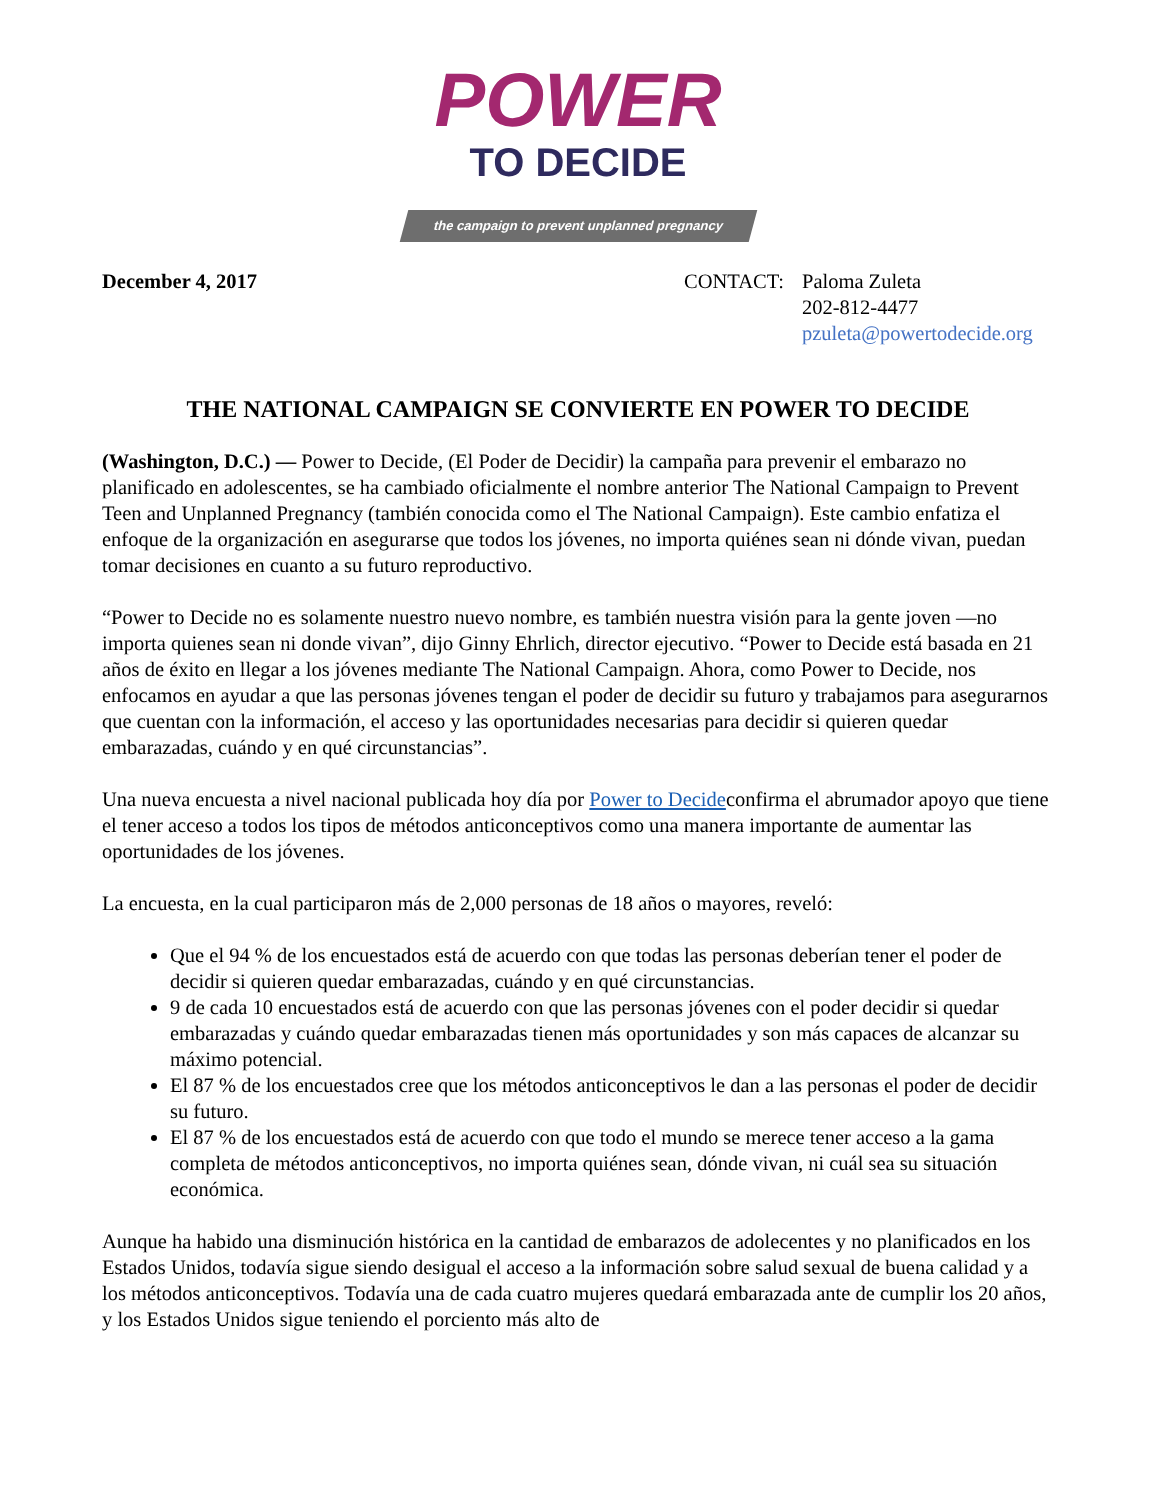POWER
TO DECIDE
the campaign to prevent unplanned pregnancy
December 4, 2017 CONTACT: Paloma Zuleta
202-812-4477
pzuleta@powertodecide.org
THE NATIONAL CAMPAIGN SE CONVIERTE EN POWER TO DECIDE
(Washington, D.C.) — Power to Decide, (El Poder de Decidir) la campaña para prevenir el embarazo no planificado en adolescentes, se ha cambiado oficialmente el nombre anterior The National Campaign to Prevent Teen and Unplanned Pregnancy (también conocida como el The National Campaign). Este cambio enfatiza el enfoque de la organización en asegurarse que todos los jóvenes, no importa quiénes sean ni dónde vivan, puedan tomar decisiones en cuanto a su futuro reproductivo.
“Power to Decide no es solamente nuestro nuevo nombre, es también nuestra visión para la gente joven —no importa quienes sean ni donde vivan”, dijo Ginny Ehrlich, director ejecutivo. “Power to Decide está basada en 21 años de éxito en llegar a los jóvenes mediante The National Campaign. Ahora, como Power to Decide, nos enfocamos en ayudar a que las personas jóvenes tengan el poder de decidir su futuro y trabajamos para asegurarnos que cuentan con la información, el acceso y las oportunidades necesarias para decidir si quieren quedar embarazadas, cuándo y en qué circunstancias”.
Una nueva encuesta a nivel nacional publicada hoy día por Power to Decideconfirma el abrumador apoyo que tiene el tener acceso a todos los tipos de métodos anticonceptivos como una manera importante de aumentar las oportunidades de los jóvenes.
La encuesta, en la cual participaron más de 2,000 personas de 18 años o mayores, reveló:
Que el 94 % de los encuestados está de acuerdo con que todas las personas deberían tener el poder de decidir si quieren quedar embarazadas, cuándo y en qué circunstancias.
9 de cada 10 encuestados está de acuerdo con que las personas jóvenes con el poder decidir si quedar embarazadas y cuándo quedar embarazadas tienen más oportunidades y son más capaces de alcanzar su máximo potencial.
El 87 % de los encuestados cree que los métodos anticonceptivos le dan a las personas el poder de decidir su futuro.
El 87 % de los encuestados está de acuerdo con que todo el mundo se merece tener acceso a la gama completa de métodos anticonceptivos, no importa quiénes sean, dónde vivan, ni cuál sea su situación económica.
Aunque ha habido una disminución histórica en la cantidad de embarazos de adolecentes y no planificados en los Estados Unidos, todavía sigue siendo desigual el acceso a la información sobre salud sexual de buena calidad y a los métodos anticonceptivos. Todavía una de cada cuatro mujeres quedará embarazada ante de cumplir los 20 años, y los Estados Unidos sigue teniendo el porciento más alto de